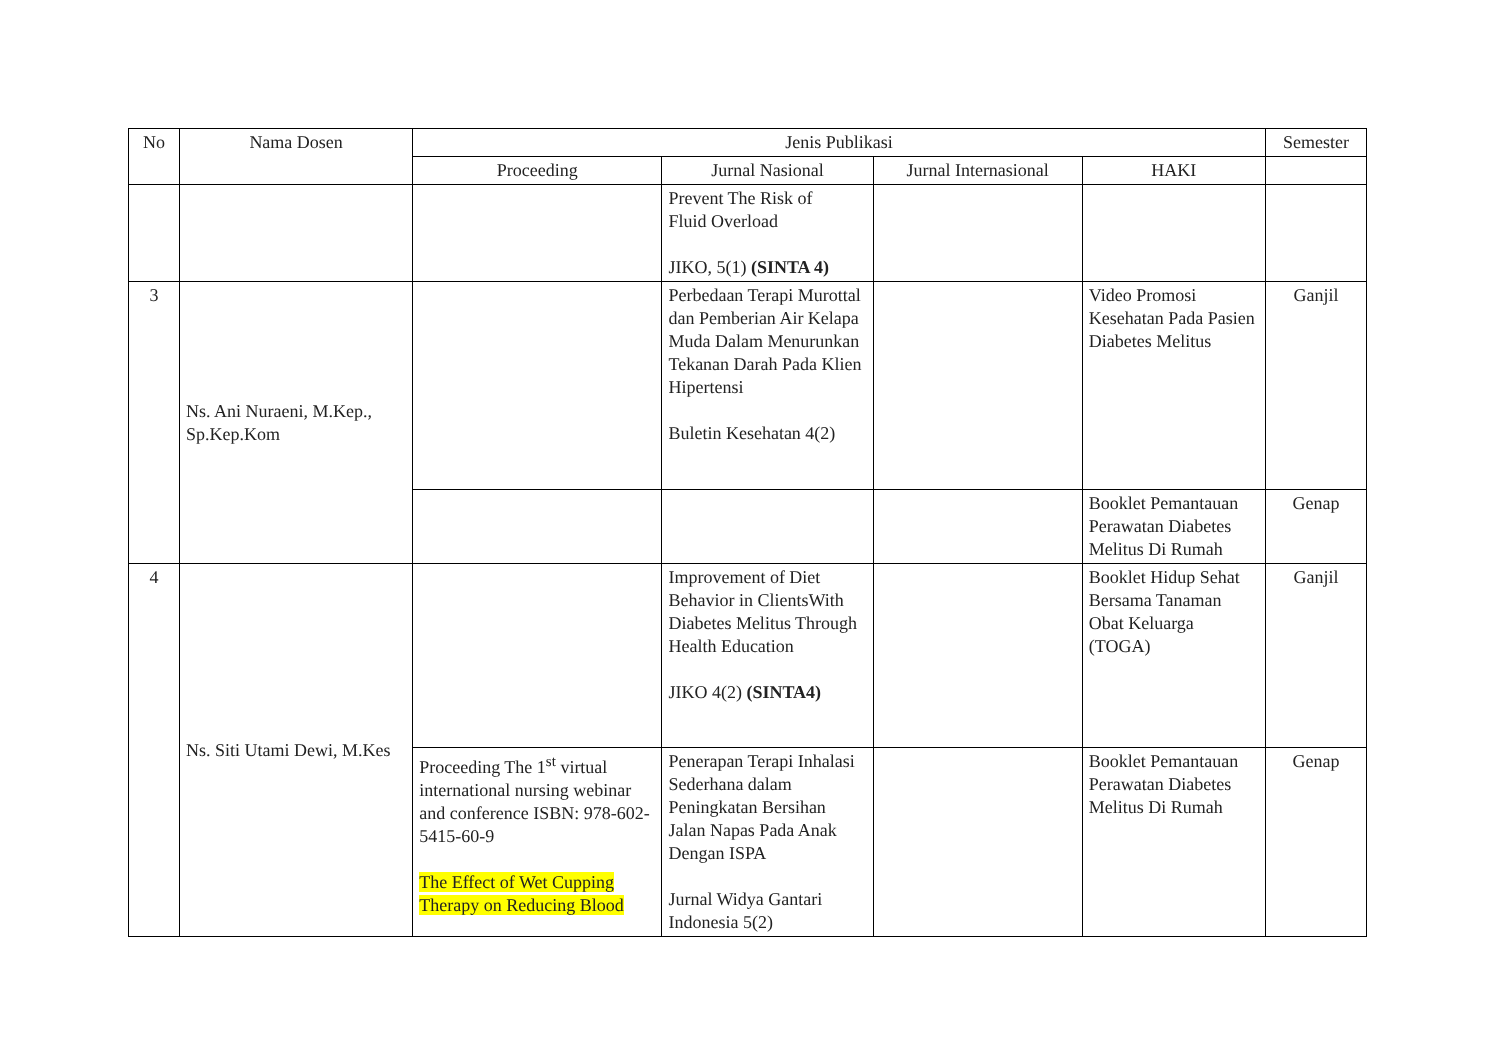| No | Nama Dosen | Jenis Publikasi | | | | Semester |
| --- | --- | --- | --- | --- | --- | --- |
| | | Proceeding | Jurnal Nasional | Jurnal Internasional | HAKI | |
| | | | Prevent The Risk of Fluid Overload JIKO, 5(1) (SINTA 4) | | | |
| 3 | Ns. Ani Nuraeni, M.Kep., Sp.Kep.Kom | | Perbedaan Terapi Murottal dan Pemberian Air Kelapa Muda Dalam Menurunkan Tekanan Darah Pada Klien Hipertensi Buletin Kesehatan 4(2) | | Video Promosi Kesehatan Pada Pasien Diabetes Melitus | Ganjil |
| | | | | | Booklet Pemantauan Perawatan Diabetes Melitus Di Rumah | Genap |
| 4 | Ns. Siti Utami Dewi, M.Kes | | Improvement of Diet Behavior in ClientsWith Diabetes Melitus Through Health Education JIKO 4(2) (SINTA4) | | Booklet Hidup Sehat Bersama Tanaman Obat Keluarga (TOGA) | Ganjil |
| | | Proceeding The 1<sup>st</sup> virtual international nursing webinar and conference ISBN: 978-602-5415-60-9 The Effect of Wet Cupping Therapy on Reducing Blood | Penerapan Terapi Inhalasi Sederhana dalam Peningkatan Bersihan Jalan Napas Pada Anak Dengan ISPA Jurnal Widya Gantari Indonesia 5(2) | | Booklet Pemantauan Perawatan Diabetes Melitus Di Rumah | Genap |